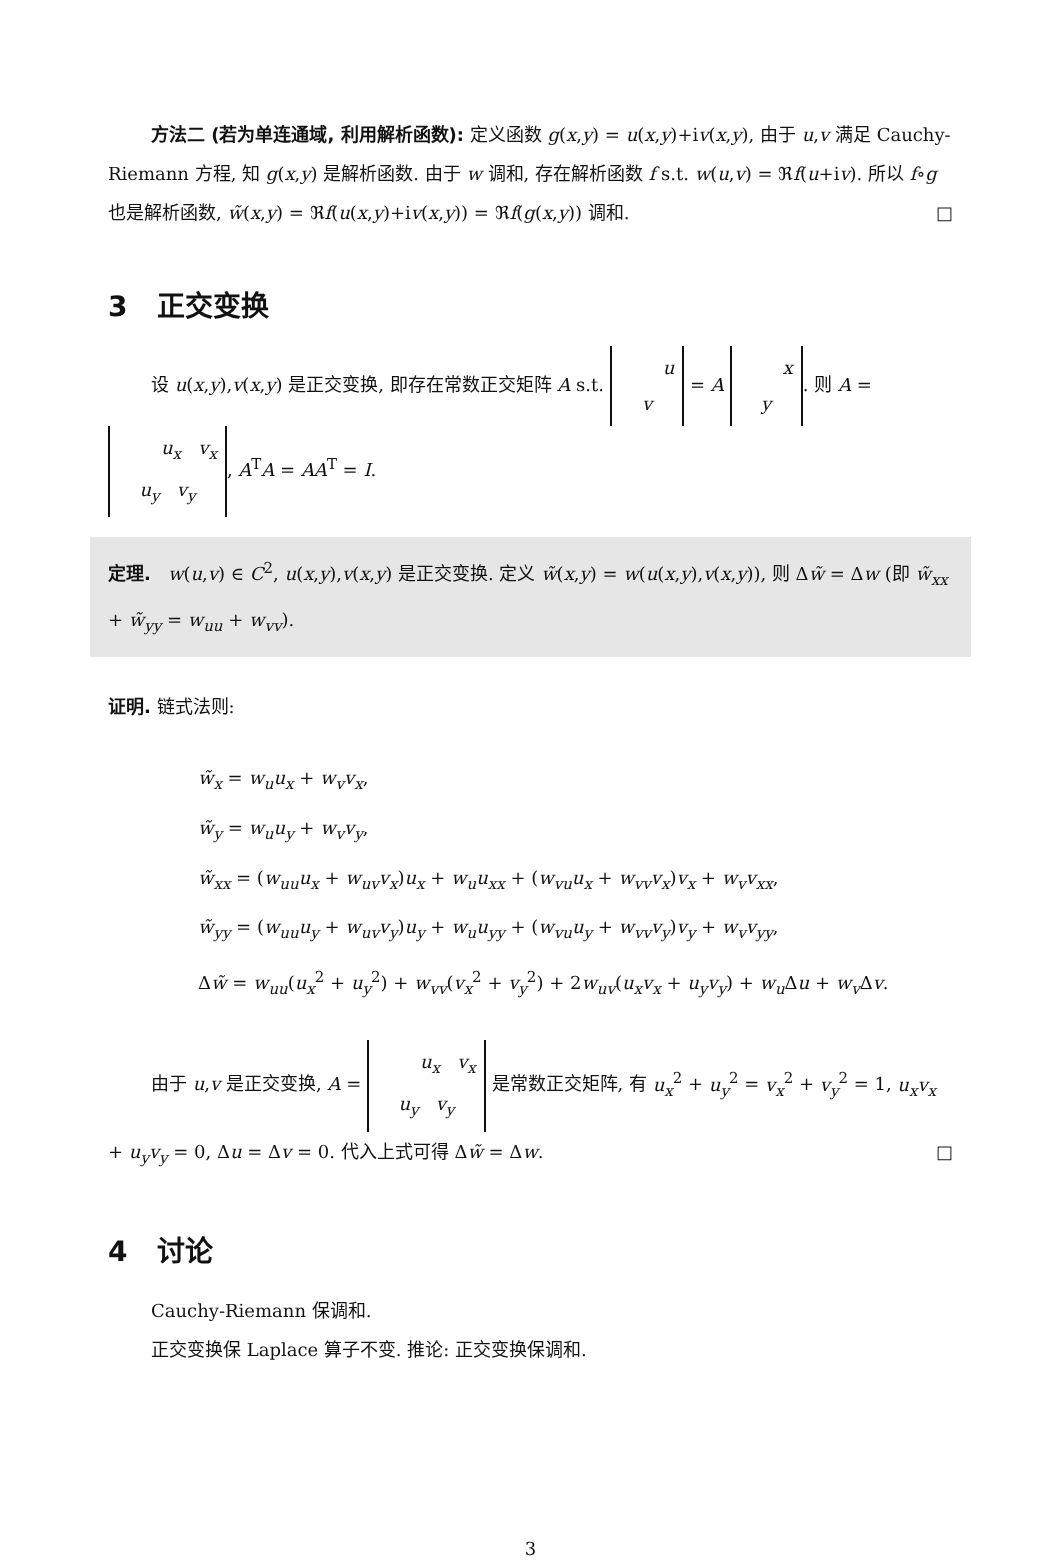方法二 (若为单连通域, 利用解析函数): 定义函数 g(x,y) = u(x,y)+iv(x,y), 由于 u,v 满足 Cauchy-Riemann 方程, 知 g(x,y) 是解析函数. 由于 w 调和, 存在解析函数 f s.t. w(u,v) = ℜf(u+iv). 所以 f∘g 也是解析函数, w̃(x,y) = ℜf(u(x,y)+iv(x,y)) = ℜf(g(x,y)) 调和. □
3 正交变换
设 u(x,y),v(x,y) 是正交变换, 即存在常数正交矩阵 A s.t. u
v = A x
y. 则 A = u<sub>x</sub> v<sub>x</sub>
u<sub>y</sub> v<sub>y</sub>, A<sup>T</sup>A = AA<sup>T</sup> = I.
定理. w(u,v) ∈ C<sup>2</sup>, u(x,y),v(x,y) 是正交变换. 定义 w̃(x,y) = w(u(x,y),v(x,y)), 则 Δw̃ = Δw (即 w̃<sub>xx</sub> + w̃<sub>yy</sub> = w<sub>uu</sub> + w<sub>vv</sub>).
证明. 链式法则:
w̃<sub>x</sub> = w<sub>u</sub>u<sub>x</sub> + w<sub>v</sub>v<sub>x</sub>,
w̃<sub>y</sub> = w<sub>u</sub>u<sub>y</sub> + w<sub>v</sub>v<sub>y</sub>,
w̃<sub>xx</sub> = (w<sub>uu</sub>u<sub>x</sub> + w<sub>uv</sub>v<sub>x</sub>)u<sub>x</sub> + w<sub>u</sub>u<sub>xx</sub> + (w<sub>vu</sub>u<sub>x</sub> + w<sub>vv</sub>v<sub>x</sub>)v<sub>x</sub> + w<sub>v</sub>v<sub>xx</sub>,
w̃<sub>yy</sub> = (w<sub>uu</sub>u<sub>y</sub> + w<sub>uv</sub>v<sub>y</sub>)u<sub>y</sub> + w<sub>u</sub>u<sub>yy</sub> + (w<sub>vu</sub>u<sub>y</sub> + w<sub>vv</sub>v<sub>y</sub>)v<sub>y</sub> + w<sub>v</sub>v<sub>yy</sub>,
Δw̃ = w<sub>uu</sub>(u<sub>x</sub><sup>2</sup> + u<sub>y</sub><sup>2</sup>) + w<sub>vv</sub>(v<sub>x</sub><sup>2</sup> + v<sub>y</sub><sup>2</sup>) + 2w<sub>uv</sub>(u<sub>x</sub>v<sub>x</sub> + u<sub>y</sub>v<sub>y</sub>) + w<sub>u</sub> Δu + w<sub>v</sub> Δv.
由于 u,v 是正交变换, A = u<sub>x</sub> v<sub>x</sub>
u<sub>y</sub> v<sub>y</sub> 是常数正交矩阵, 有 u<sub>x</sub><sup>2</sup> + u<sub>y</sub><sup>2</sup> = v<sub>x</sub><sup>2</sup> + v<sub>y</sub><sup>2</sup> = 1, u<sub>x</sub>v<sub>x</sub> + u<sub>y</sub>v<sub>y</sub> = 0, Δu = Δv = 0. 代入上式可得 Δw̃ = Δw. □
4 讨论
Cauchy-Riemann 保调和.
正交变换保 Laplace 算子不变. 推论: 正交变换保调和.
3